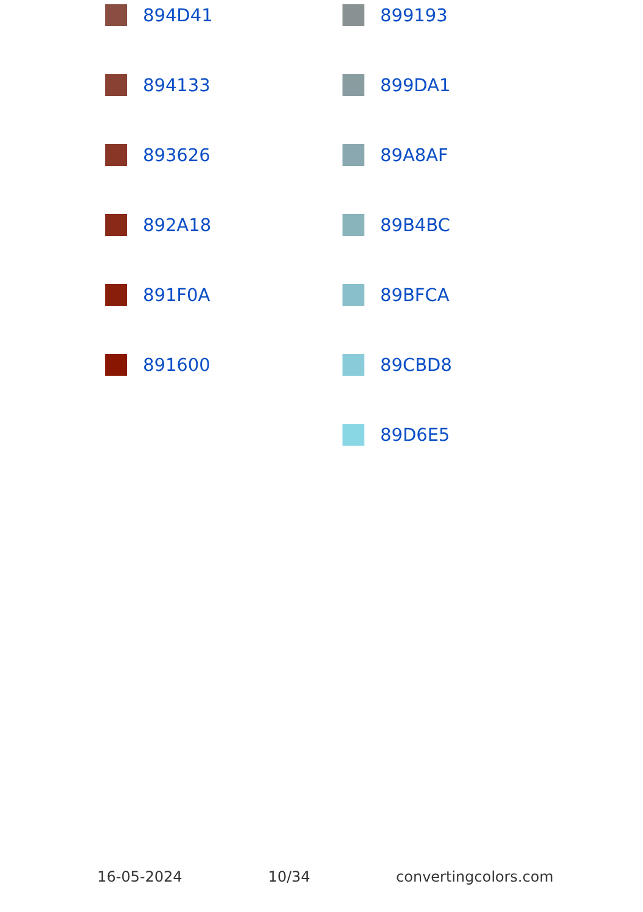894D41
894133
893626
892A18
891F0A
891600
899193
899DA1
89A8AF
89B4BC
89BFCA
89CBD8
89D6E5
16-05-2024 10/34 convertingcolors.com